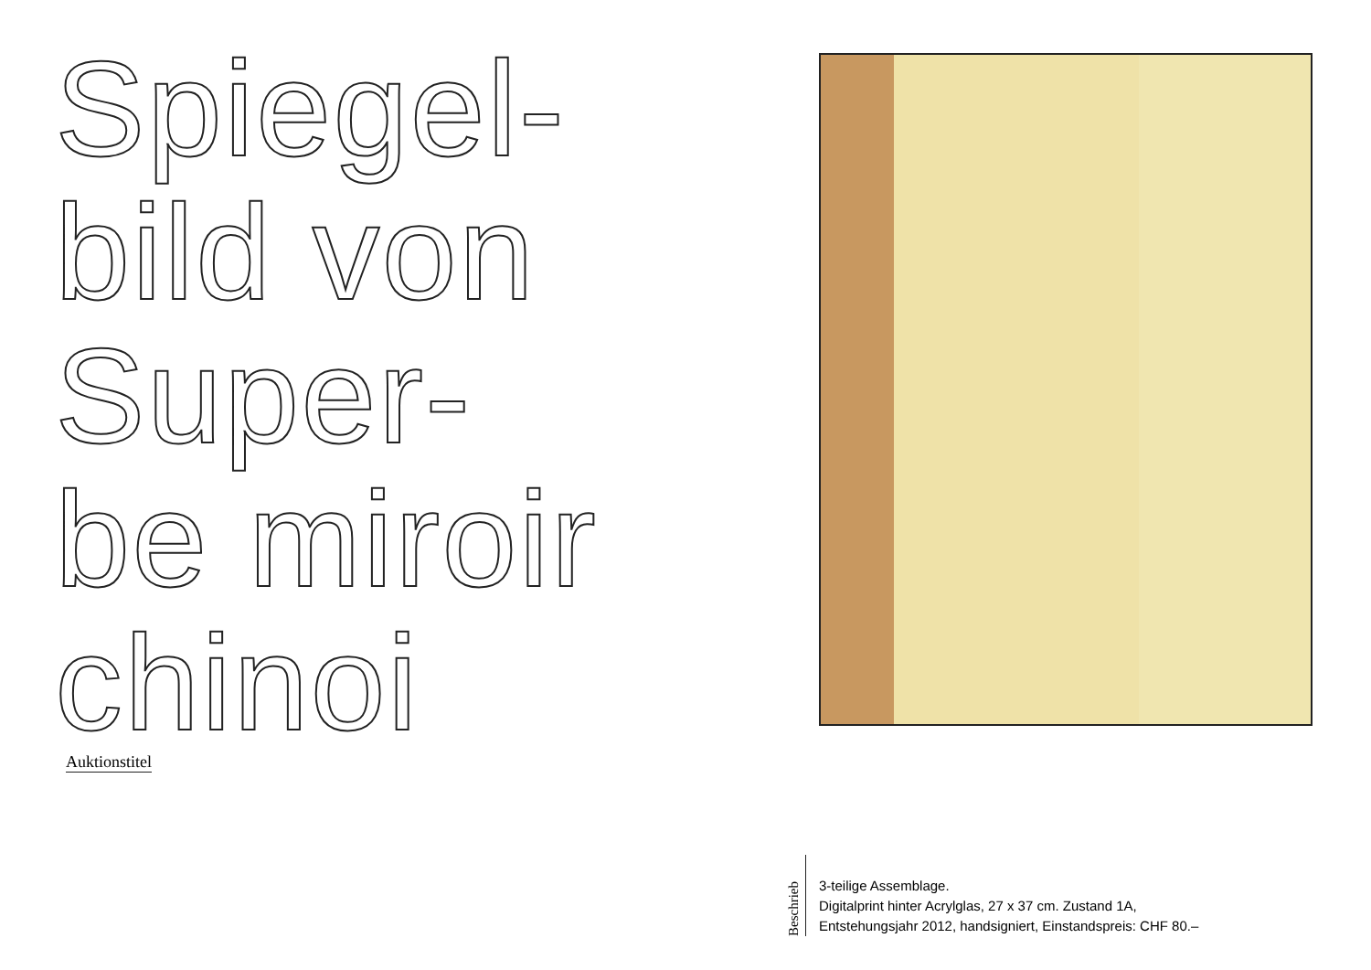Spiegel-
bild von
Super-
be miroir
chinoi
Auktionstitel
Beschrieb
3-teilige Assemblage.
Digitalprint hinter Acrylglas, 27 x 37 cm. Zustand 1A,
Entstehungsjahr 2012, handsigniert, Einstandspreis: CHF 80.–